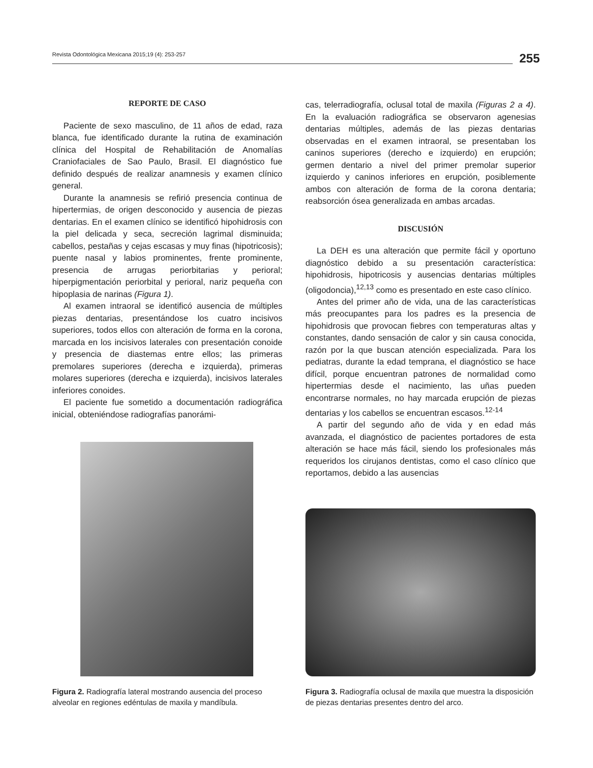Revista Odontológica Mexicana 2015;19 (4): 253-257 255
REPORTE DE CASO
Paciente de sexo masculino, de 11 años de edad, raza blanca, fue identificado durante la rutina de examinación clínica del Hospital de Rehabilitación de Anomalías Craniofaciales de Sao Paulo, Brasil. El diagnóstico fue definido después de realizar anamnesis y examen clínico general.
Durante la anamnesis se refirió presencia continua de hipertermias, de origen desconocido y ausencia de piezas dentarias. En el examen clínico se identificó hipohidrosis con la piel delicada y seca, secreción lagrimal disminuida; cabellos, pestañas y cejas escasas y muy finas (hipotricosis); puente nasal y labios prominentes, frente prominente, presencia de arrugas periorbitarias y perioral; hiperpigmentación periorbital y perioral, nariz pequeña con hipoplasia de narinas (Figura 1).
Al examen intraoral se identificó ausencia de múltiples piezas dentarias, presentándose los cuatro incisivos superiores, todos ellos con alteración de forma en la corona, marcada en los incisivos laterales con presentación conoide y presencia de diastemas entre ellos; las primeras premolares superiores (derecha e izquierda), primeras molares superiores (derecha e izquierda), incisivos laterales inferiores conoides.
El paciente fue sometido a documentación radiográfica inicial, obteniéndose radiografías panorámi-
cas, telerradiografía, oclusal total de maxila (Figuras 2 a 4). En la evaluación radiográfica se observaron agenesias dentarias múltiples, además de las piezas dentarias observadas en el examen intraoral, se presentaban los caninos superiores (derecho e izquierdo) en erupción; germen dentario a nivel del primer premolar superior izquierdo y caninos inferiores en erupción, posiblemente ambos con alteración de forma de la corona dentaria; reabsorción ósea generalizada en ambas arcadas.
DISCUSIÓN
La DEH es una alteración que permite fácil y oportuno diagnóstico debido a su presentación característica: hipohidrosis, hipotricosis y ausencias dentarias múltiples (oligodoncia),<sup>12,13</sup> como es presentado en este caso clínico.
Antes del primer año de vida, una de las características más preocupantes para los padres es la presencia de hipohidrosis que provocan fiebres con temperaturas altas y constantes, dando sensación de calor y sin causa conocida, razón por la que buscan atención especializada. Para los pediatras, durante la edad temprana, el diagnóstico se hace difícil, porque encuentran patrones de normalidad como hipertermias desde el nacimiento, las uñas pueden encontrarse normales, no hay marcada erupción de piezas dentarias y los cabellos se encuentran escasos.<sup>12-14</sup>
A partir del segundo año de vida y en edad más avanzada, el diagnóstico de pacientes portadores de esta alteración se hace más fácil, siendo los profesionales más requeridos los cirujanos dentistas, como el caso clínico que reportamos, debido a las ausencias
Figura 2. Radiografía lateral mostrando ausencia del proceso alveolar en regiones edéntulas de maxila y mandíbula.
Figura 3. Radiografía oclusal de maxila que muestra la disposición de piezas dentarias presentes dentro del arco.